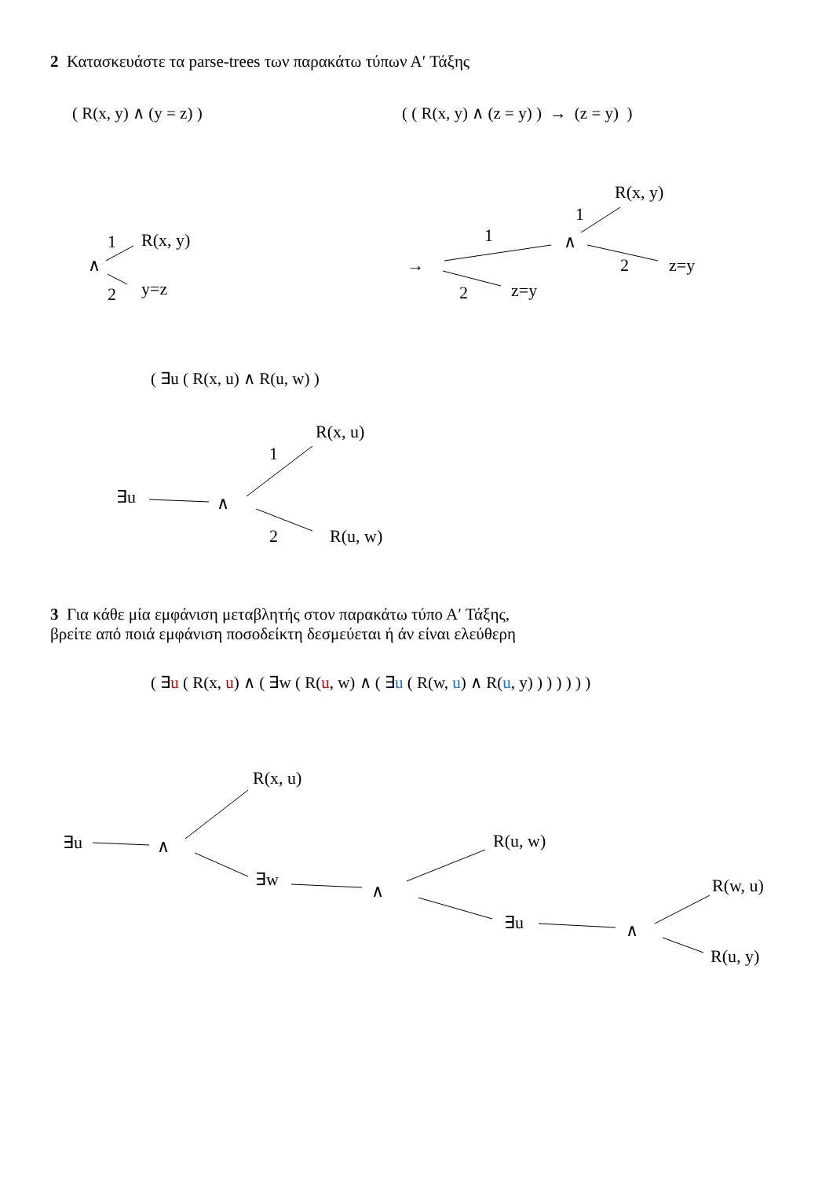2 Κατασκευάστε τα parse-trees των παρακάτω τύπων Α′ Τάξης
( R(x, y) ∧ (y = z) )
( ( R(x, y) ∧ (z = y) ) → (z = y) )
( ∃u ( R(x, u) ∧ R(u, w) )
3 Για κάθε μία εμφάνιση μεταβλητής στον παρακάτω τύπο Α′ Τάξης,
βρείτε από ποιά εμφάνιση ποσοδείκτη δεσμεύεται ή άν είναι ελεύθερη
( ∃u ( R(x, u) ∧ ( ∃w ( R(u, w) ∧ ( ∃u ( R(w, u) ∧ R(u, y) ) ) ) ) ) )
1
R(x, y)
∧
2
y=z
→
1
2
z=y
∧
1
R(x, y)
2
z=y
∃u
∧
1
R(x, u)
2
R(u, w)
∃u
∧
R(x, u)
∃w
∧
R(u, w)
∃u
∧
R(w, u)
R(u, y)